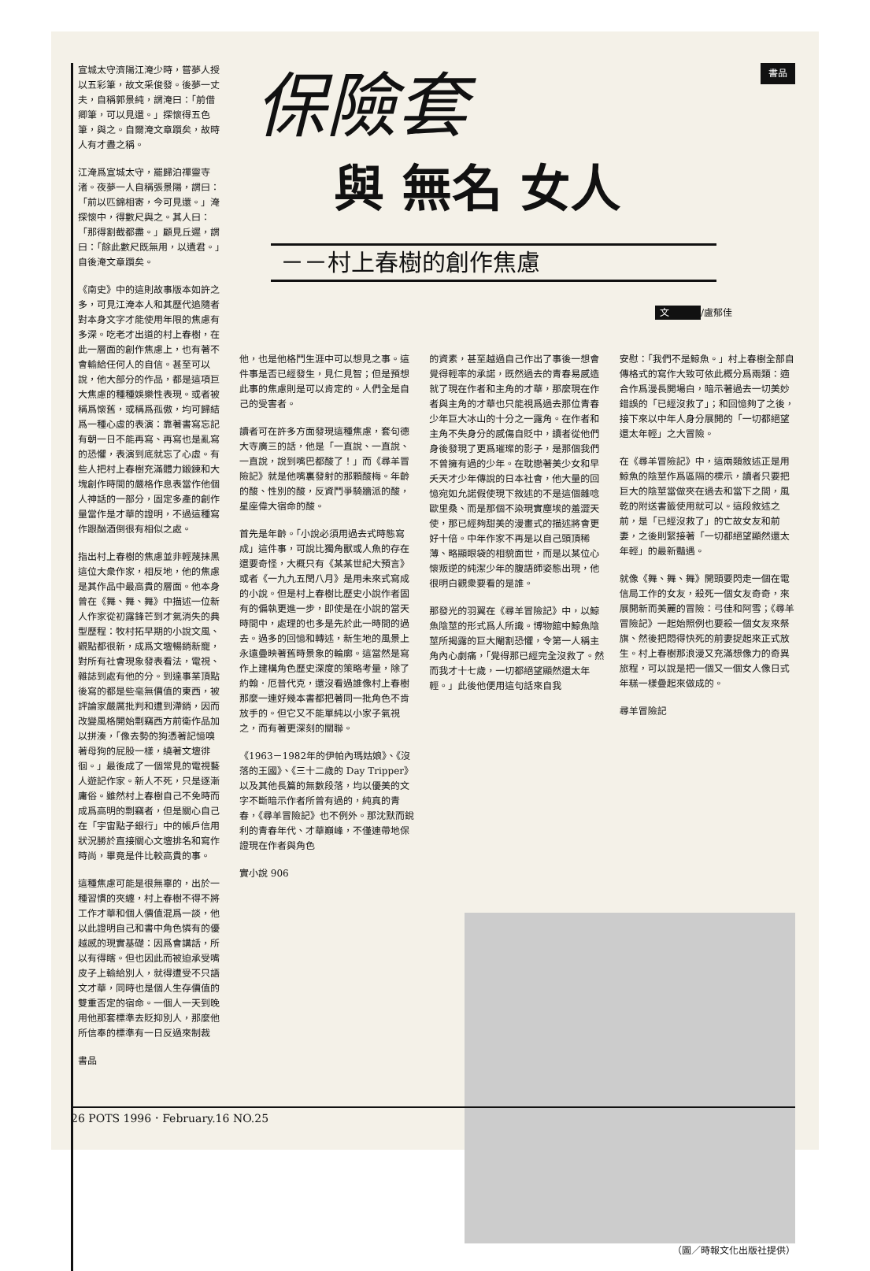書品
宣城太守濟陽江淹少時，嘗夢人授以五彩筆，故文采俊發。後夢一丈夫，自稱郭景純，謂淹曰：「前借卿筆，可以見還。」探懷得五色筆，與之。自爾淹文章躓矣，故時人有才盡之稱。
江淹爲宣城太守，罷歸泊禪靈寺渚。夜夢一人自稱張景陽，謂曰：「前以匹錦相寄，今可見還。」淹探懷中，得數尺與之。其人曰：「那得割截都盡。」顧見丘遲，謂曰：「餘此數尺既無用，以遺君。」自後淹文章躓矣。
《南史》中的這則故事版本如許之多，可見江淹本人和其歷代追隨者對本身文字才能使用年限的焦慮有多深。吃老才出道的村上春樹，在此一層面的創作焦慮上，也有著不會輸給任何人的自信。甚至可以說，他大部分的作品，都是這項巨大焦慮的種種娛樂性表現。或者被稱爲懷舊，或稱爲孤傲，均可歸結爲一種心虛的表演：靠著書寫忘記有朝一日不能再寫、再寫也是亂寫的恐懼，表演到底就忘了心虛。有些人把村上春樹充滿體力鍛鍊和大塊創作時間的嚴格作息表當作他個人神話的一部分，固定多產的創作量當作是才華的證明，不過這種寫作跟酗酒倒很有相似之處。
指出村上春樹的焦慮並非輕蔑抹黑這位大衆作家，相反地，他的焦慮是其作品中最高貴的層面。他本身曾在《舞、舞、舞》中描述一位新人作家從初露鋒芒到才氣消失的典型歷程：牧村拓早期的小說文風、觀點都很新，成爲文壇暢銷新寵，對所有社會現象發表看法，電視、雜誌到處有他的分。到達事業頂點後寫的都是些毫無價值的東西，被評論家嚴厲批判和遭到滯銷，因而改變風格開始剽竊西方前衛作品加以拼湊，「像去勢的狗憑著記憶嗅著母狗的屁股一樣，繞著文壇徘徊。」最後成了一個常見的電視藝人遊記作家。新人不死，只是逐漸庸俗。雖然村上春樹自己不免時而成爲高明的剽竊者，但是關心自己在「宇宙點子銀行」中的帳戶信用狀況勝於直接關心文壇排名和寫作時尚，畢竟是件比較高貴的事。
這種焦慮可能是很無辜的，出於一種習慣的夾纏，村上春樹不得不將工作才華和個人價值混爲一談，他以此證明自己和書中角色憐有的優越感的現實基礎：因爲會講話，所以有得瞎。但也因此而被迫承受嘴皮子上輸給別人，就得遭受不只語文才華，同時也是個人生存價值的雙重否定的宿命。一個人一天到晚用他那套標準去貶抑別人，那麼他所信奉的標準有一日反過來制裁
書品
保險套
與 無名 女人
－－村上春樹的創作焦慮
文 /盧郁佳
他，也是他格鬥生涯中可以想見之事。這件事是否已經發生，見仁見智；但是預想此事的焦慮則是可以肯定的。人們全是自己的受害者。
讀者可在許多方面發現這種焦慮，套句德大寺廣三的話，他是「一直說、一直說、一直說，說到嘴巴都酸了！」而《尋羊冒險記》就是他嘴裏發射的那顆酸梅。年齡的酸、性別的酸，反資鬥爭騎牆派的酸，星座偉大宿命的酸。
首先是年齡。「小說必須用過去式時態寫成」這件事，可說比獨角獸或人魚的存在還要奇怪，大概只有《某某世紀大預言》或者《一九九五閏八月》是用未來式寫成的小說。但是村上春樹比歷史小說作者固有的偏執更進一步，即使是在小說的當天時間中，處理的也多是先於此一時間的過去。過多的回憶和轉述，新生地的風景上永遠疊映著舊時景象的輪廓。這當然是寫作上建構角色歷史深度的策略考量，除了約翰．厄普代克，還沒看過誰像村上春樹那麼一連好幾本書都把著同一批角色不肯放手的。但它又不能單純以小家子氣視之，而有著更深刻的關聯。
《1963－1982年的伊帕內瑪姑娘》、《沒落的王國》、《三十二歲的 Day Tripper》以及其他長篇的無數段落，均以優美的文字不斷暗示作者所曾有過的，純真的青春，《尋羊冒險記》也不例外。那沈默而銳利的青春年代、才華巔峰，不僅連帶地保證現在作者與角色
的資素，甚至越過自己作出了事後一想會覺得輕率的承諾，既然過去的青春易感造就了現在作者和主角的才華，那麼現在作者與主角的才華也只能視爲過去那位青春少年巨大冰山的十分之一露角。在作者和主角不失身分的感傷自貶中，讀者從他們身後發現了更爲璀璨的影子，是那個我們不曾擁有過的少年。在耽戀著美少女和早夭天才少年傳說的日本社會，他大量的回憶宛如允諾假使現下敘述的不是這個雜唸歐里桑、而是那個不染現實塵埃的羞澀天使，那已經夠甜美的漫畫式的描述將會更好十倍。中年作家不再是以自己頭頂稀薄、略顯眼袋的相貌面世，而是以某位心懷叛逆的純潔少年的腹語師姿態出現，他很明白觀衆要看的是誰。
那發光的羽翼在《尋羊冒險記》中，以鯨魚陰莖的形式爲人所識。博物館中鯨魚陰莖所揭露的巨大閹割恐懼，令第一人稱主角內心劇痛，「覺得那已經完全沒救了。然而我才十七歲，一切都絕望顯然還太年輕。」此後他便用這句話來自我
安慰：「我們不是鯨魚。」村上春樹全部自傳格式的寫作大致可依此概分爲兩類：適合作爲漫長開場白，暗示著過去一切美妙錯誤的「已經沒救了」；和回憶夠了之後，接下來以中年人身分展開的「一切都絕望還太年輕」之大冒險。
在《尋羊冒險記》中，這兩類敘述正是用鯨魚的陰莖作爲區隔的標示，讀者只要把巨大的陰莖當做夾在過去和當下之間，風乾的附送書籤使用就可以。這段敘述之前，是「已經沒救了」的亡故女友和前妻，之後則緊接著「一切都絕望顯然還太年輕」的最新豔遇。
就像《舞、舞、舞》開頭要閃走一個在電信局工作的女友，殺死一個女友奇奇，來展開新而美麗的冒險：弓佳和阿雪；《尋羊冒險記》一起始照例也要殺一個女友來祭旗、然後把悶得快死的前妻捉起來正式放生。村上春樹那浪漫又充滿想像力的奇異旅程，可以說是把一個又一個女人像日式年糕一樣疊起來做成的。
尋羊冒險記
實小說 906
（圖／時報文化出版社提供）
26 POTS 1996．February.16 NO.25